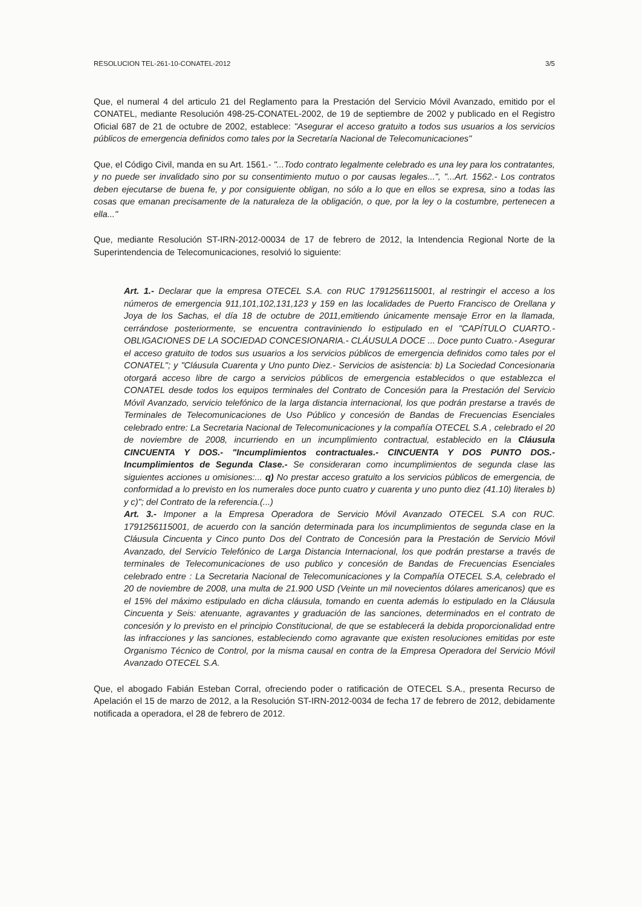RESOLUCION TEL-261-10-CONATEL-2012 3/5
Que, el numeral 4 del articulo 21 del Reglamento para la Prestación del Servicio Móvil Avanzado, emitido por el CONATEL, mediante Resolución 498-25-CONATEL-2002, de 19 de septiembre de 2002 y publicado en el Registro Oficial 687 de 21 de octubre de 2002, establece: "Asegurar el acceso gratuito a todos sus usuarios a los servicios públicos de emergencia definidos como tales por la Secretaría Nacional de Telecomunicaciones"
Que, el Código Civil, manda en su Art. 1561.- "...Todo contrato legalmente celebrado es una ley para los contratantes, y no puede ser invalidado sino por su consentimiento mutuo o por causas legales...", "...Art. 1562.- Los contratos deben ejecutarse de buena fe, y por consiguiente obligan, no sólo a lo que en ellos se expresa, sino a todas las cosas que emanan precisamente de la naturaleza de la obligación, o que, por la ley o la costumbre, pertenecen a ella..."
Que, mediante Resolución ST-IRN-2012-00034 de 17 de febrero de 2012, la Intendencia Regional Norte de la Superintendencia de Telecomunicaciones, resolvió lo siguiente:
Art. 1.- Declarar que la empresa OTECEL S.A. con RUC 1791256115001, al restringir el acceso a los números de emergencia 911,101,102,131,123 y 159 en las localidades de Puerto Francisco de Orellana y Joya de los Sachas, el día 18 de octubre de 2011,emitiendo únicamente mensaje Error en la llamada, cerrándose posteriormente, se encuentra contraviniendo lo estipulado en el "CAPÍTULO CUARTO.- OBLIGACIONES DE LA SOCIEDAD CONCESIONARIA.- CLÁUSULA DOCE ... Doce punto Cuatro.- Asegurar el acceso gratuito de todos sus usuarios a los servicios públicos de emergencia definidos como tales por el CONATEL"; y "Cláusula Cuarenta y Uno punto Diez.- Servicios de asistencia: b) La Sociedad Concesionaria otorgará acceso libre de cargo a servicios públicos de emergencia establecidos o que establezca el CONATEL desde todos los equipos terminales del Contrato de Concesión para la Prestación del Servicio Móvil Avanzado, servicio telefónico de la larga distancia internacional, los que podrán prestarse a través de Terminales de Telecomunicaciones de Uso Público y concesión de Bandas de Frecuencias Esenciales celebrado entre: La Secretaria Nacional de Telecomunicaciones y la compañía OTECEL S.A , celebrado el 20 de noviembre de 2008, incurriendo en un incumplimiento contractual, establecido en la Cláusula CINCUENTA Y DOS.- "Incumplimientos contractuales.- CINCUENTA Y DOS PUNTO DOS.- Incumplimientos de Segunda Clase.- Se consideraran como incumplimientos de segunda clase las siguientes acciones u omisiones:... q) No prestar acceso gratuito a los servicios públicos de emergencia, de conformidad a lo previsto en los numerales doce punto cuatro y cuarenta y uno punto diez (41.10) literales b) y c)"; del Contrato de la referencia.(...)
Art. 3.- Imponer a la Empresa Operadora de Servicio Móvil Avanzado OTECEL S.A con RUC. 1791256115001, de acuerdo con la sanción determinada para los incumplimientos de segunda clase en la Cláusula Cincuenta y Cinco punto Dos del Contrato de Concesión para la Prestación de Servicio Móvil Avanzado, del Servicio Telefónico de Larga Distancia Internacional, los que podrán prestarse a través de terminales de Telecomunicaciones de uso publico y concesión de Bandas de Frecuencias Esenciales celebrado entre : La Secretaria Nacional de Telecomunicaciones y la Compañía OTECEL S.A, celebrado el 20 de noviembre de 2008, una multa de 21.900 USD (Veinte un mil novecientos dólares americanos) que es el 15% del máximo estipulado en dicha cláusula, tomando en cuenta además lo estipulado en la Cláusula Cincuenta y Seis: atenuante, agravantes y graduación de las sanciones, determinados en el contrato de concesión y lo previsto en el principio Constitucional, de que se establecerá la debida proporcionalidad entre las infracciones y las sanciones, estableciendo como agravante que existen resoluciones emitidas por este Organismo Técnico de Control, por la misma causal en contra de la Empresa Operadora del Servicio Móvil Avanzado OTECEL S.A.
Que, el abogado Fabián Esteban Corral, ofreciendo poder o ratificación de OTECEL S.A., presenta Recurso de Apelación el 15 de marzo de 2012, a la Resolución ST-IRN-2012-0034 de fecha 17 de febrero de 2012, debidamente notificada a operadora, el 28 de febrero de 2012.